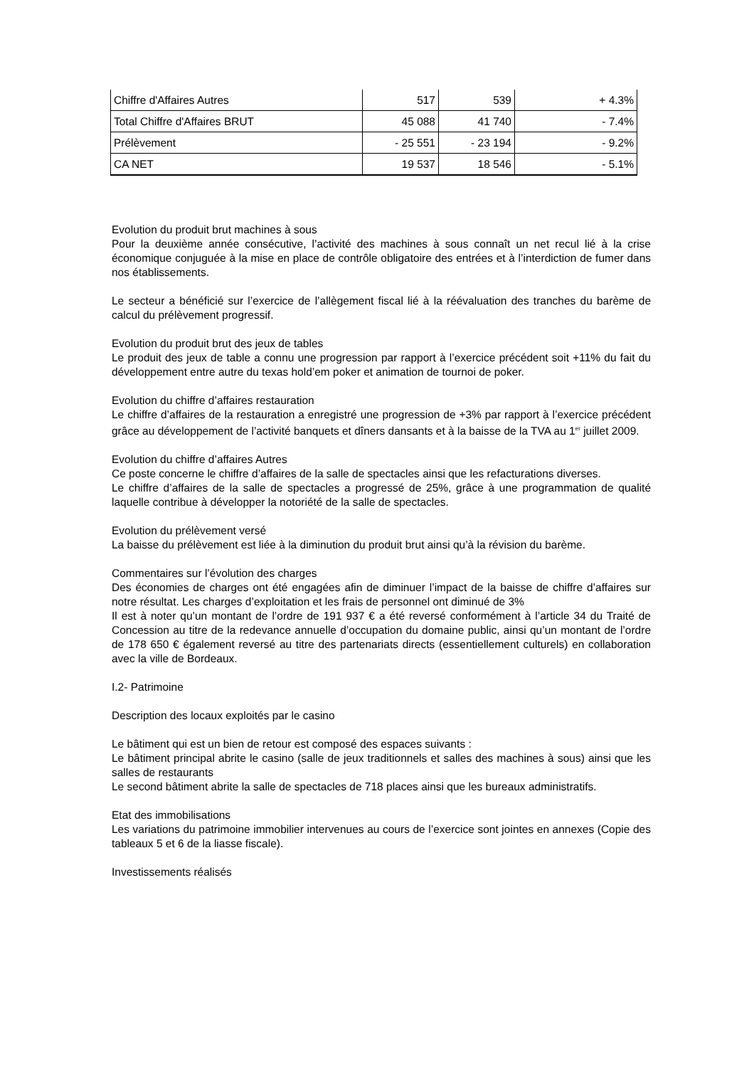| Chiffre d'Affaires Autres | 517 | 539 | + 4.3% |
| Total Chiffre d'Affaires BRUT | 45 088 | 41 740 | - 7.4% |
| Prélèvement | - 25 551 | - 23 194 | - 9.2% |
| CA NET | 19 537 | 18 546 | - 5.1% |
Evolution du produit brut machines à sous
Pour la deuxième année consécutive, l’activité des machines à sous connaît un net recul lié à la crise économique conjuguée à la mise en place de contrôle obligatoire des entrées et à l’interdiction de fumer dans nos établissements.
Le secteur a bénéficié sur l’exercice de l’allègement fiscal lié à la réévaluation des tranches du barème de calcul du prélèvement progressif.
Evolution du produit brut des jeux de tables
Le produit des jeux de table a connu une progression par rapport à l’exercice précédent soit +11% du fait du développement entre autre du texas hold’em poker et animation de tournoi de poker.
Evolution du chiffre d’affaires restauration
Le chiffre d’affaires de la restauration a enregistré une progression de +3% par rapport à l’exercice précédent grâce au développement de l’activité banquets et dîners dansants et à la baisse de la TVA au 1<sup>er</sup> juillet 2009.
Evolution du chiffre d’affaires Autres
Ce poste concerne le chiffre d’affaires de la salle de spectacles ainsi que les refacturations diverses.
Le chiffre d’affaires de la salle de spectacles a progressé de 25%, grâce à une programmation de qualité laquelle contribue à développer la notoriété de la salle de spectacles.
Evolution du prélèvement versé
La baisse du prélèvement est liée à la diminution du produit brut ainsi qu’à la révision du barème.
Commentaires sur l’évolution des charges
Des économies de charges ont été engagées afin de diminuer l’impact de la baisse de chiffre d’affaires sur notre résultat. Les charges d’exploitation et les frais de personnel ont diminué de 3%
Il est à noter qu’un montant de l’ordre de 191 937 € a été reversé conformément à l’article 34 du Traité de Concession au titre de la redevance annuelle d’occupation du domaine public, ainsi qu’un montant de l’ordre de 178 650 € également reversé au titre des partenariats directs (essentiellement culturels) en collaboration avec la ville de Bordeaux.
I.2- Patrimoine
Description des locaux exploités par le casino
Le bâtiment qui est un bien de retour est composé des espaces suivants :
Le bâtiment principal abrite le casino (salle de jeux traditionnels et salles des machines à sous) ainsi que les salles de restaurants
Le second bâtiment abrite la salle de spectacles de 718 places ainsi que les bureaux administratifs.
Etat des immobilisations
Les variations du patrimoine immobilier intervenues au cours de l’exercice sont jointes en annexes (Copie des tableaux 5 et 6 de la liasse fiscale).
Investissements réalisés